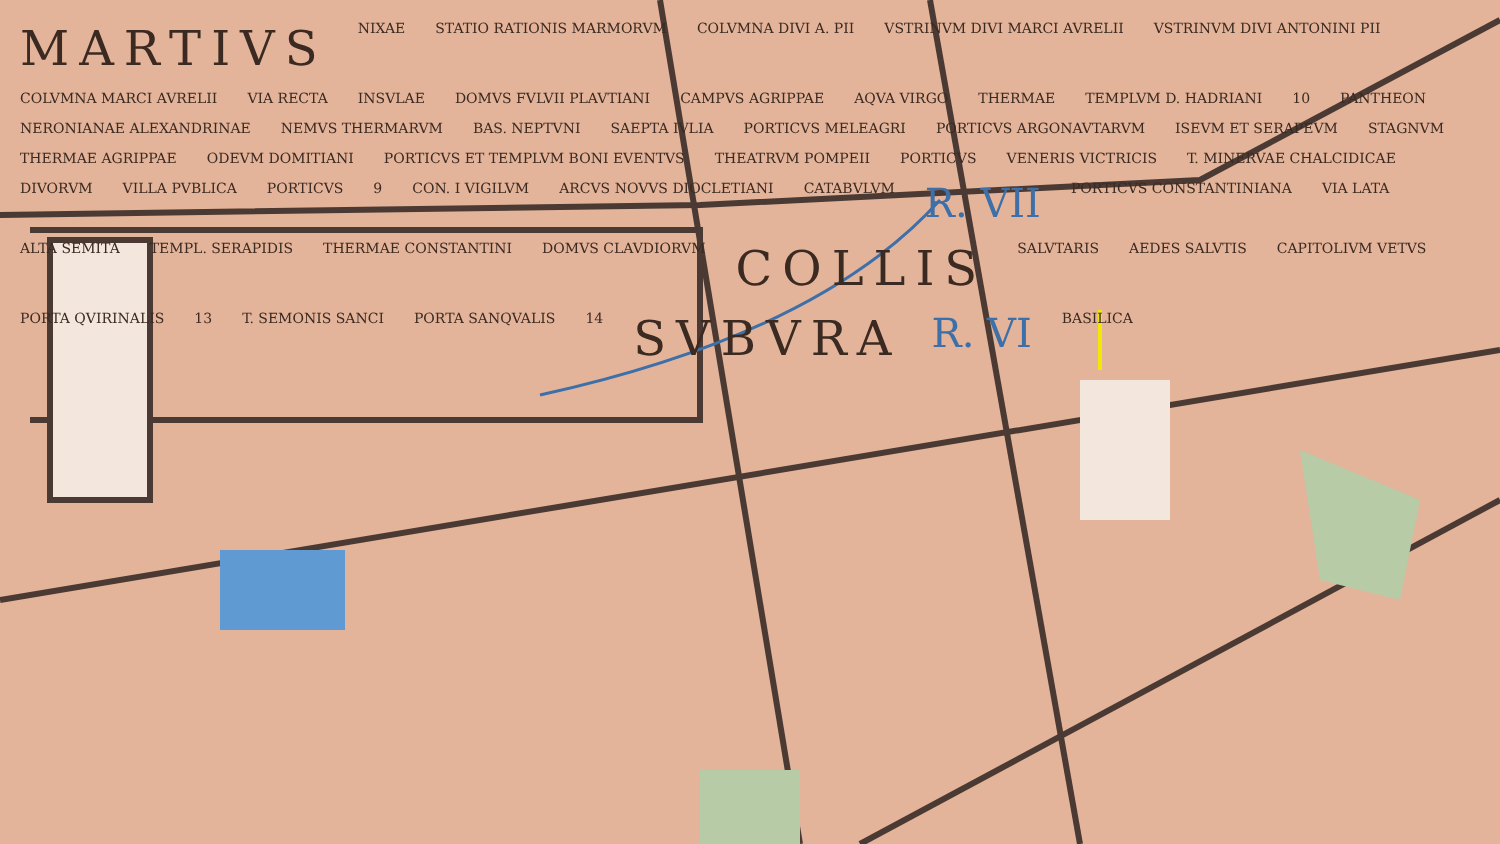MARTIVS NIXAE STATIO RATIONIS MARMORVM COLVMNA DIVI A. PII VSTRINVM DIVI MARCI AVRELII VSTRINVM DIVI ANTONINI PII COLVMNA MARCI AVRELII VIA RECTA INSVLAE DOMVS FVLVII PLAVTIANI CAMPVS AGRIPPAE AQVA VIRGO THERMAE TEMPLVM D. HADRIANI 10 PANTHEON NERONIANAE ALEXANDRINAE NEMVS THERMARVM BAS. NEPTVNI SAEPTA IVLIA PORTICVS MELEAGRI PORTICVS ARGONAVTARVM ISEVM ET SERAPEVM STAGNVM THERMAE AGRIPPAE ODEVM DOMITIANI PORTICVS ET TEMPLVM BONI EVENTVS THEATRVM POMPEII PORTICVS VENERIS VICTRICIS T. MINERVAE CHALCIDICAE DIVORVM VILLA PVBLICA PORTICVS 9 CON. I VIGILVM ARCVS NOVVS DIOCLETIANI CATABVLVM R. VII PORTICVS CONSTANTINIANA VIA LATA ALTA SEMITA TEMPL. SERAPIDIS THERMAE CONSTANTINI DOMVS CLAVDIORVM COLLIS SALVTARIS AEDES SALVTIS CAPITOLIVM VETVS PORTA QVIRINALIS 13 T. SEMONIS SANCI PORTA SANQVALIS 14 SVBVRA R. VI BASILICA